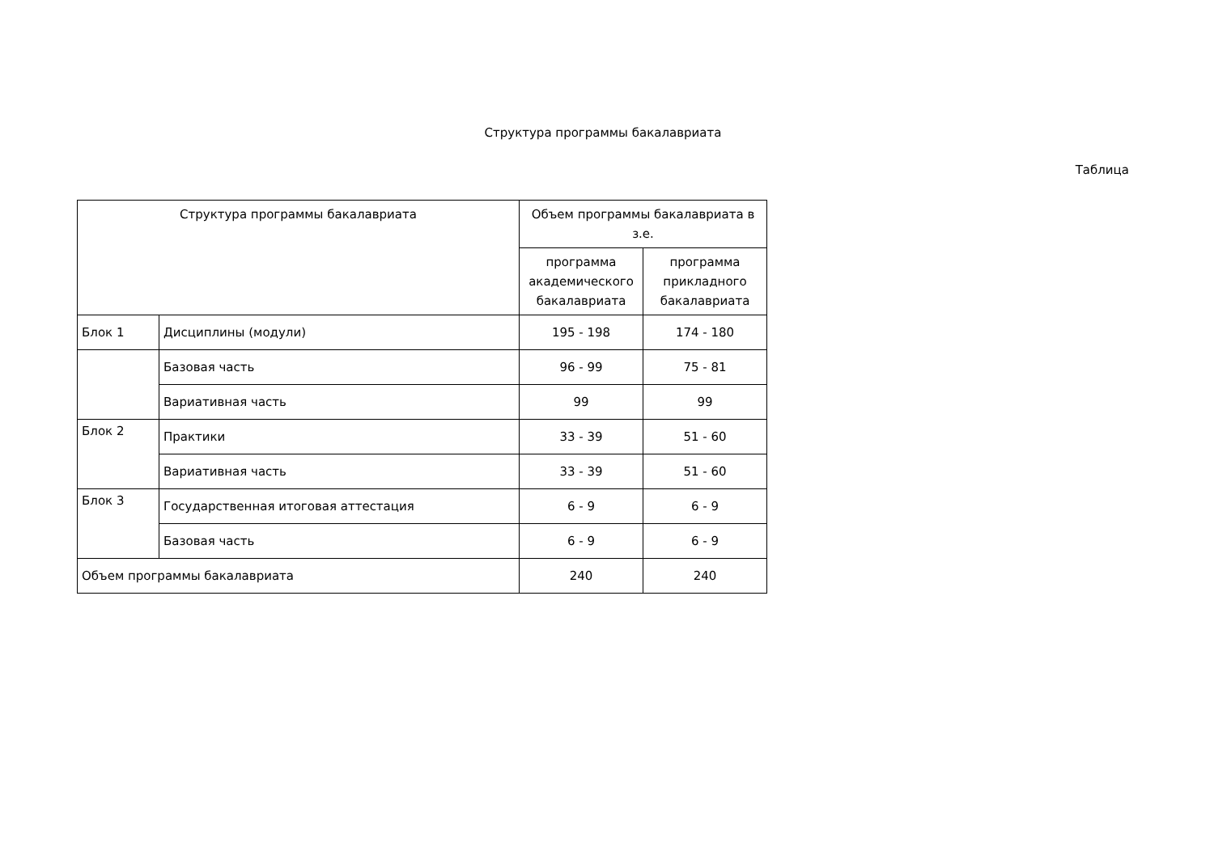Структура программы бакалавриата
Таблица
| Структура программы бакалавриата | | Объем программы бакалавриата в з.е. | |
| --- | --- | --- | --- |
| | | программа академического бакалавриата | программа прикладного бакалавриата |
| Блок 1 | Дисциплины (модули) | 195 - 198 | 174 - 180 |
| | Базовая часть | 96 - 99 | 75 - 81 |
| | Вариативная часть | 99 | 99 |
| Блок 2 | Практики | 33 - 39 | 51 - 60 |
| | Вариативная часть | 33 - 39 | 51 - 60 |
| Блок 3 | Государственная итоговая аттестация | 6 - 9 | 6 - 9 |
| | Базовая часть | 6 - 9 | 6 - 9 |
| Объем программы бакалавриата | | 240 | 240 |